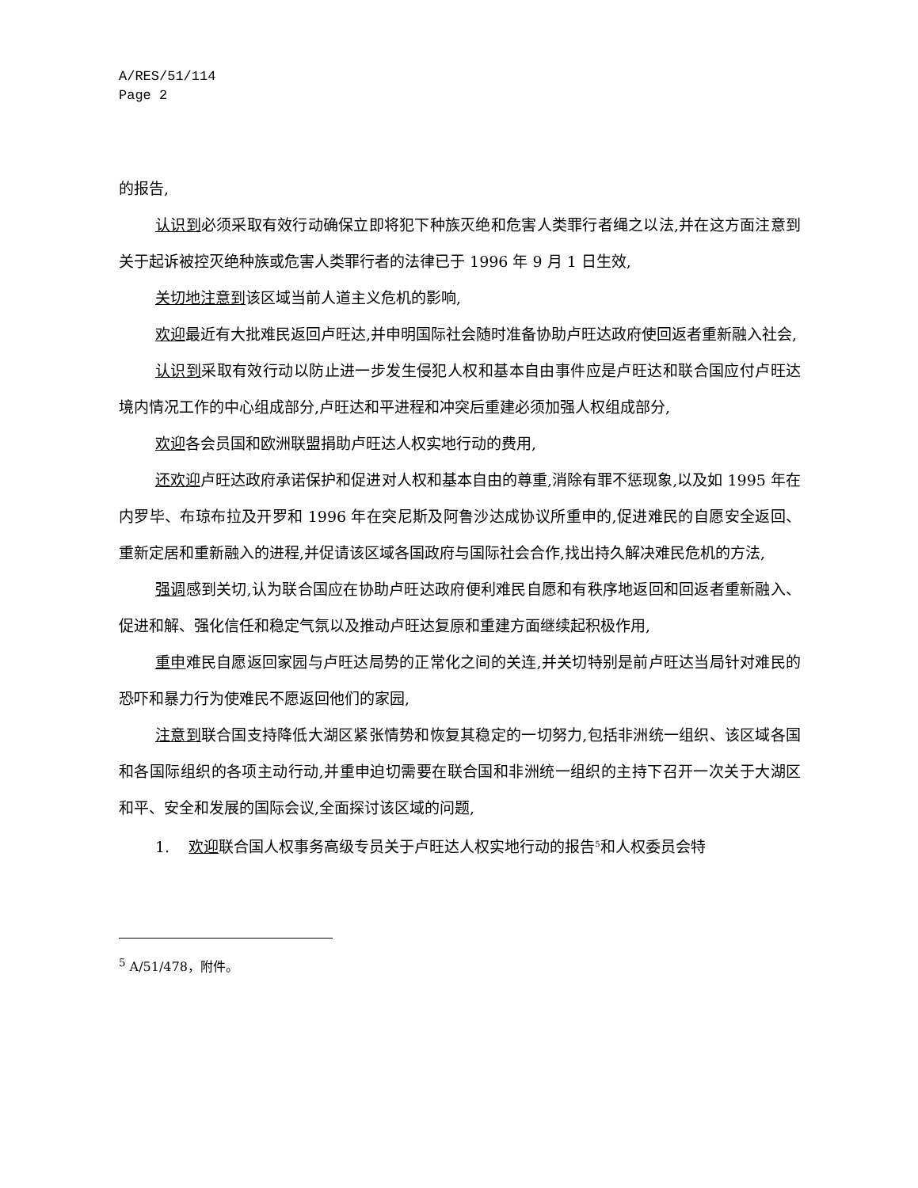A/RES/51/114
Page 2
的报告,
认识到必须采取有效行动确保立即将犯下种族灭绝和危害人类罪行者绳之以法,并在这方面注意到关于起诉被控灭绝种族或危害人类罪行者的法律已于 1996 年 9 月 1 日生效,
关切地注意到该区域当前人道主义危机的影响,
欢迎最近有大批难民返回卢旺达,并申明国际社会随时准备协助卢旺达政府使回返者重新融入社会,
认识到采取有效行动以防止进一步发生侵犯人权和基本自由事件应是卢旺达和联合国应付卢旺达境内情况工作的中心组成部分,卢旺达和平进程和冲突后重建必须加强人权组成部分,
欢迎各会员国和欧洲联盟捐助卢旺达人权实地行动的费用,
还欢迎卢旺达政府承诺保护和促进对人权和基本自由的尊重,消除有罪不惩现象,以及如 1995 年在内罗毕、布琼布拉及开罗和 1996 年在突尼斯及阿鲁沙达成协议所重申的,促进难民的自愿安全返回、重新定居和重新融入的进程,并促请该区域各国政府与国际社会合作,找出持久解决难民危机的方法,
强调感到关切,认为联合国应在协助卢旺达政府便利难民自愿和有秩序地返回和回返者重新融入、促进和解、强化信任和稳定气氛以及推动卢旺达复原和重建方面继续起积极作用,
重申难民自愿返回家园与卢旺达局势的正常化之间的关连,并关切特别是前卢旺达当局针对难民的恐吓和暴力行为使难民不愿返回他们的家园,
注意到联合国支持降低大湖区紧张情势和恢复其稳定的一切努力,包括非洲统一组织、该区域各国和各国际组织的各项主动行动,并重申迫切需要在联合国和非洲统一组织的主持下召开一次关于大湖区和平、安全和发展的国际会议,全面探讨该区域的问题,
1. 欢迎联合国人权事务高级专员关于卢旺达人权实地行动的报告<sup>5</sup>和人权委员会特
<sup>5</sup> A/51/478，附件。